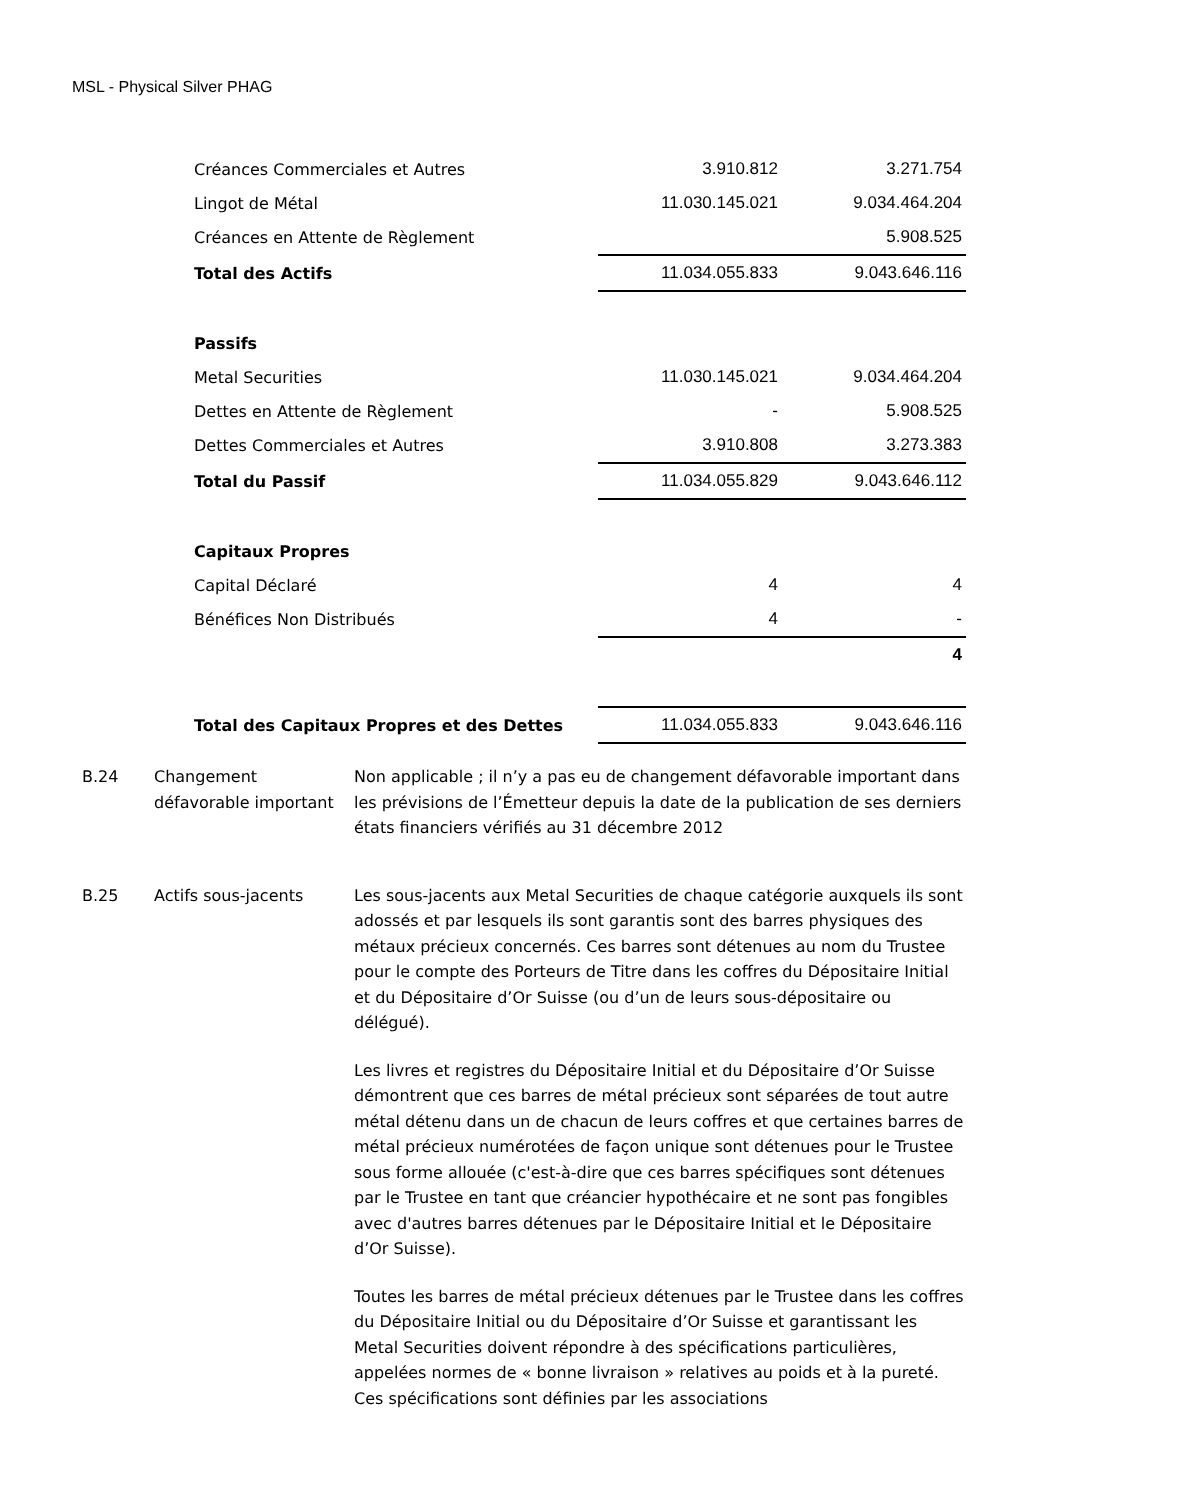MSL - Physical Silver PHAG
| Créances Commerciales et Autres | 3.910.812 | 3.271.754 |
| Lingot de Métal | 11.030.145.021 | 9.034.464.204 |
| Créances en Attente de Règlement | | 5.908.525 |
| Total des Actifs | 11.034.055.833 | 9.043.646.116 |
| Passifs | | |
| Metal Securities | 11.030.145.021 | 9.034.464.204 |
| Dettes en Attente de Règlement | - | 5.908.525 |
| Dettes Commerciales et Autres | 3.910.808 | 3.273.383 |
| Total du Passif | 11.034.055.829 | 9.043.646.112 |
| Capitaux Propres | | |
| Capital Déclaré | 4 | 4 |
| Bénéfices Non Distribués | 4 | - |
| | | 4 |
| Total des Capitaux Propres et des Dettes | 11.034.055.833 | 9.043.646.116 |
B.24 Changement défavorable important
Non applicable ; il n’y a pas eu de changement défavorable important dans les prévisions de l’Émetteur depuis la date de la publication de ses derniers états financiers vérifiés au 31 décembre 2012
B.25 Actifs sous-jacents Les sous-jacents aux Metal Securities de chaque catégorie auxquels ils sont adossés et par lesquels ils sont garantis sont des barres physiques des métaux précieux concernés. Ces barres sont détenues au nom du Trustee pour le compte des Porteurs de Titre dans les coffres du Dépositaire Initial et du Dépositaire d’Or Suisse (ou d’un de leurs sous-dépositaire ou délégué).
Les livres et registres du Dépositaire Initial et du Dépositaire d’Or Suisse démontrent que ces barres de métal précieux sont séparées de tout autre métal détenu dans un de chacun de leurs coffres et que certaines barres de métal précieux numérotées de façon unique sont détenues pour le Trustee sous forme allouée (c'est-à-dire que ces barres spécifiques sont détenues par le Trustee en tant que créancier hypothécaire et ne sont pas fongibles avec d'autres barres détenues par le Dépositaire Initial et le Dépositaire d’Or Suisse).
Toutes les barres de métal précieux détenues par le Trustee dans les coffres du Dépositaire Initial ou du Dépositaire d’Or Suisse et garantissant les Metal Securities doivent répondre à des spécifications particulières, appelées normes de « bonne livraison » relatives au poids et à la pureté. Ces spécifications sont définies par les associations